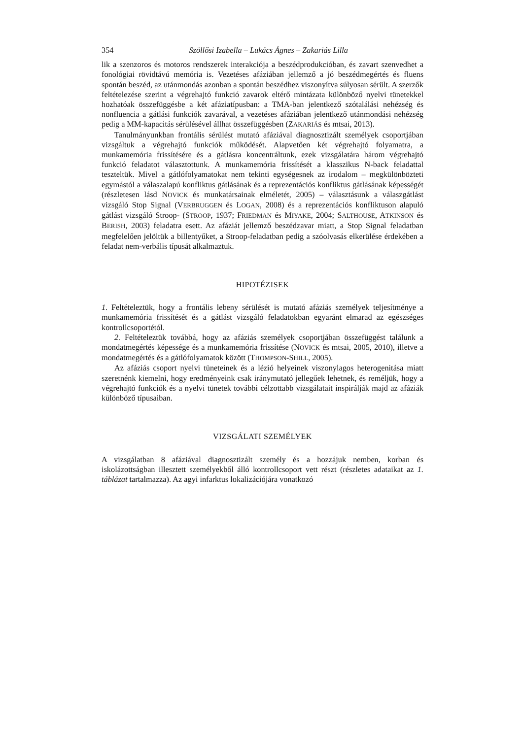354 Szöllősi Izabella – Lukács Ágnes – Zakariás Lilla
lik a szenzoros és motoros rendszerek interakciója a beszédprodukcióban, és zavart szenvedhet a fonológiai rövidtávú memória is. Vezetéses afáziában jellemző a jó beszédmegértés és fluens spontán beszéd, az utánmondás azonban a spontán beszédhez viszonyítva súlyosan sérült. A szerzők feltételezése szerint a végrehajtó funkció zavarok eltérő mintázata különböző nyelvi tünetekkel hozhatóak összefüggésbe a két afáziatípusban: a TMA-ban jelentkező szótalálási nehézség és nonfluencia a gátlási funkciók zavarával, a vezetéses afáziában jelentkező utánmondási nehézség pedig a MM-kapacitás sérülésével állhat összefüggésben (ZAKARIÁS és mtsai, 2013).
Tanulmányunkban frontális sérülést mutató afáziával diagnosztizált személyek csoportjában vizsgáltuk a végrehajtó funkciók működését. Alapvetően két végrehajtó folyamatra, a munkamemória frissítésére és a gátlásra koncentráltunk, ezek vizsgálatára három végrehajtó funkció feladatot választottunk. A munkamemória frissítését a klasszikus N-back feladattal teszteltük. Mivel a gátlófolyamatokat nem tekinti egységesnek az irodalom – megkülönbözteti egymástól a válaszalapú konfliktus gátlásának és a reprezentációs konfliktus gátlásának képességét (részletesen lásd NOVICK és munkatársainak elméletét, 2005) – választásunk a válaszgátlást vizsgáló Stop Signal (VERBRUGGEN és LOGAN, 2008) és a reprezentációs konfliktuson alapuló gátlást vizsgáló Stroop- (STROOP, 1937; FRIEDMAN és MIYAKE, 2004; SALTHOUSE, ATKINSON és BERISH, 2003) feladatra esett. Az afáziát jellemző beszédzavar miatt, a Stop Signal feladatban megfelelően jelöltük a billentyűket, a Stroop-feladatban pedig a szóolvasás elkerülése érdekében a feladat nem-verbális típusát alkalmaztuk.
HIPOTÉZISEK
1. Feltételeztük, hogy a frontális lebeny sérülését is mutató afáziás személyek teljesítménye a munkamemória frissítését és a gátlást vizsgáló feladatokban egyaránt elmarad az egészséges kontrollcsoportétól.
2. Feltételeztük továbbá, hogy az afáziás személyek csoportjában összefüggést találunk a mondatmegértés képessége és a munkamemória frissítése (NOVICK és mtsai, 2005, 2010), illetve a mondatmegértés és a gátlófolyamatok között (THOMPSON-SHILL, 2005).
Az afáziás csoport nyelvi tüneteinek és a lézió helyeinek viszonylagos heterogenitása miatt szeretnénk kiemelni, hogy eredményeink csak iránymutató jellegűek lehetnek, és reméljük, hogy a végrehajtó funkciók és a nyelvi tünetek további célzottabb vizsgálatait inspirálják majd az afáziák különböző típusaiban.
VIZSGÁLATI SZEMÉLYEK
A vizsgálatban 8 afáziával diagnosztizált személy és a hozzájuk nemben, korban és iskolázottságban illesztett személyekből álló kontrollcsoport vett részt (részletes adataikat az 1. táblázat tartalmazza). Az agyi infarktus lokalizációjára vonatkozó